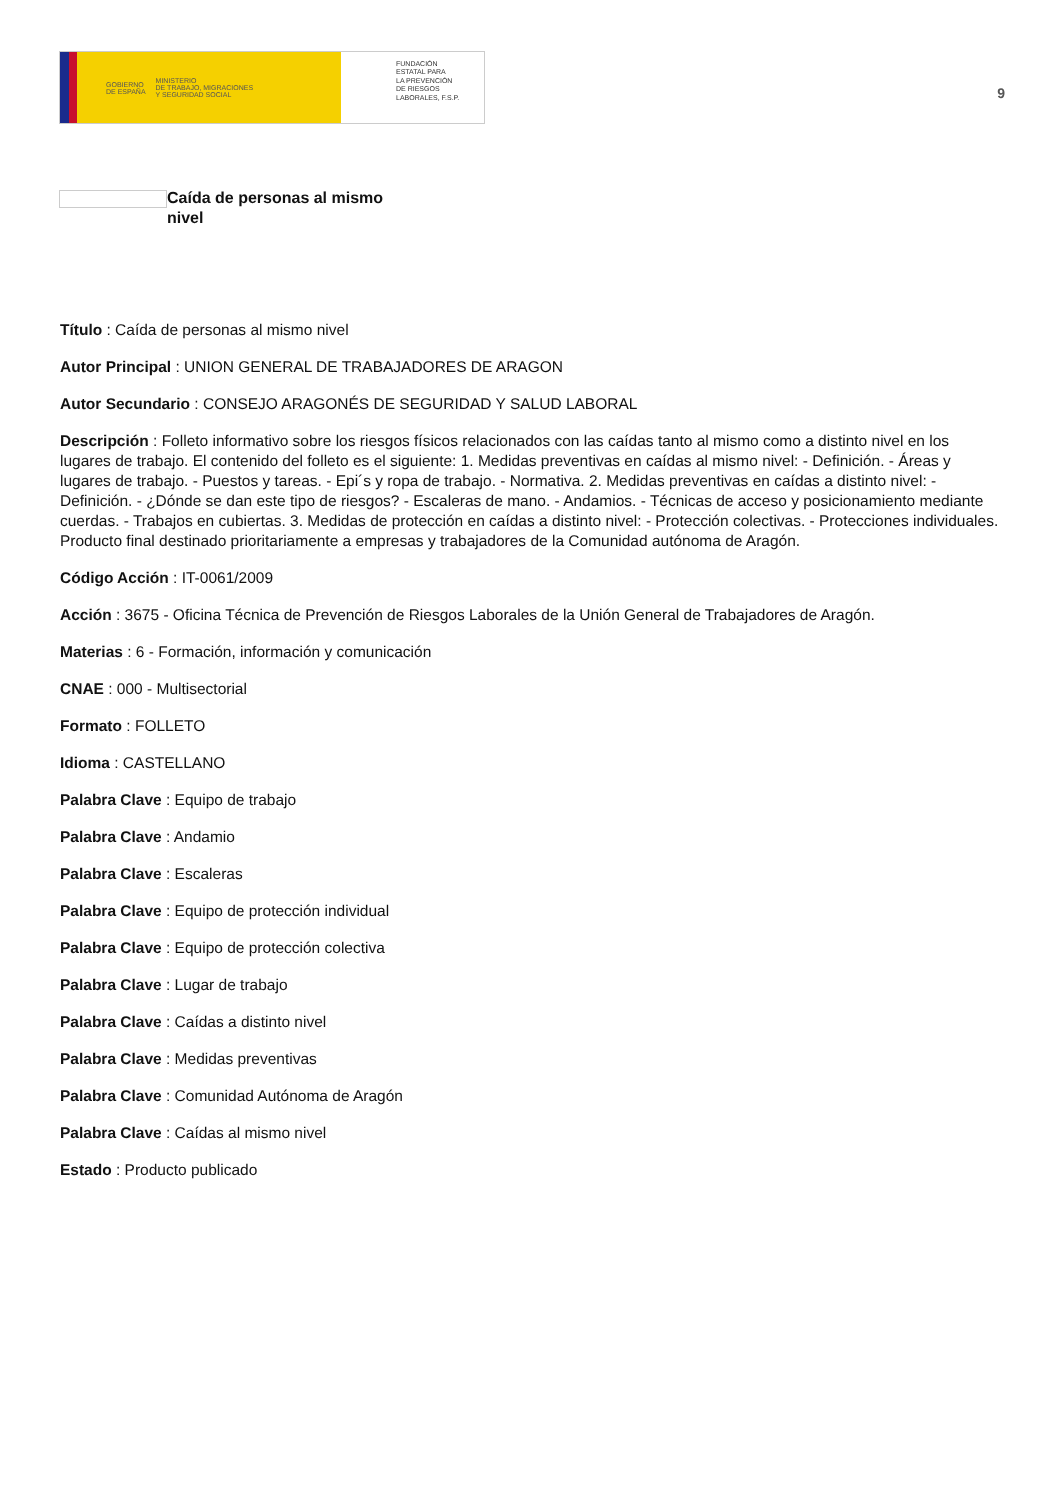GOBIERNO
DE ESPAÑA MINISTERIO
DE TRABAJO, MIGRACIONES
Y SEGURIDAD SOCIAL
FUNDACIÓN
ESTATAL PARA
LA PREVENCIÓN
DE RIESGOS
LABORALES, F.S.P.
9
Caída de personas al mismo nivel
Título : Caída de personas al mismo nivel
Autor Principal : UNION GENERAL DE TRABAJADORES DE ARAGON
Autor Secundario : CONSEJO ARAGONÉS DE SEGURIDAD Y SALUD LABORAL
Descripción : Folleto informativo sobre los riesgos físicos relacionados con las caídas tanto al mismo como a distinto nivel en los lugares de trabajo. El contenido del folleto es el siguiente: 1. Medidas preventivas en caídas al mismo nivel: - Definición. - Áreas y lugares de trabajo. - Puestos y tareas. - Epi´s y ropa de trabajo. - Normativa. 2. Medidas preventivas en caídas a distinto nivel: - Definición. - ¿Dónde se dan este tipo de riesgos? - Escaleras de mano. - Andamios. - Técnicas de acceso y posicionamiento mediante cuerdas. - Trabajos en cubiertas. 3. Medidas de protección en caídas a distinto nivel: - Protección colectivas. - Protecciones individuales. Producto final destinado prioritariamente a empresas y trabajadores de la Comunidad autónoma de Aragón.
Código Acción : IT-0061/2009
Acción : 3675 - Oficina Técnica de Prevención de Riesgos Laborales de la Unión General de Trabajadores de Aragón.
Materias : 6 - Formación, información y comunicación
CNAE : 000 - Multisectorial
Formato : FOLLETO
Idioma : CASTELLANO
Palabra Clave : Equipo de trabajo
Palabra Clave : Andamio
Palabra Clave : Escaleras
Palabra Clave : Equipo de protección individual
Palabra Clave : Equipo de protección colectiva
Palabra Clave : Lugar de trabajo
Palabra Clave : Caídas a distinto nivel
Palabra Clave : Medidas preventivas
Palabra Clave : Comunidad Autónoma de Aragón
Palabra Clave : Caídas al mismo nivel
Estado : Producto publicado